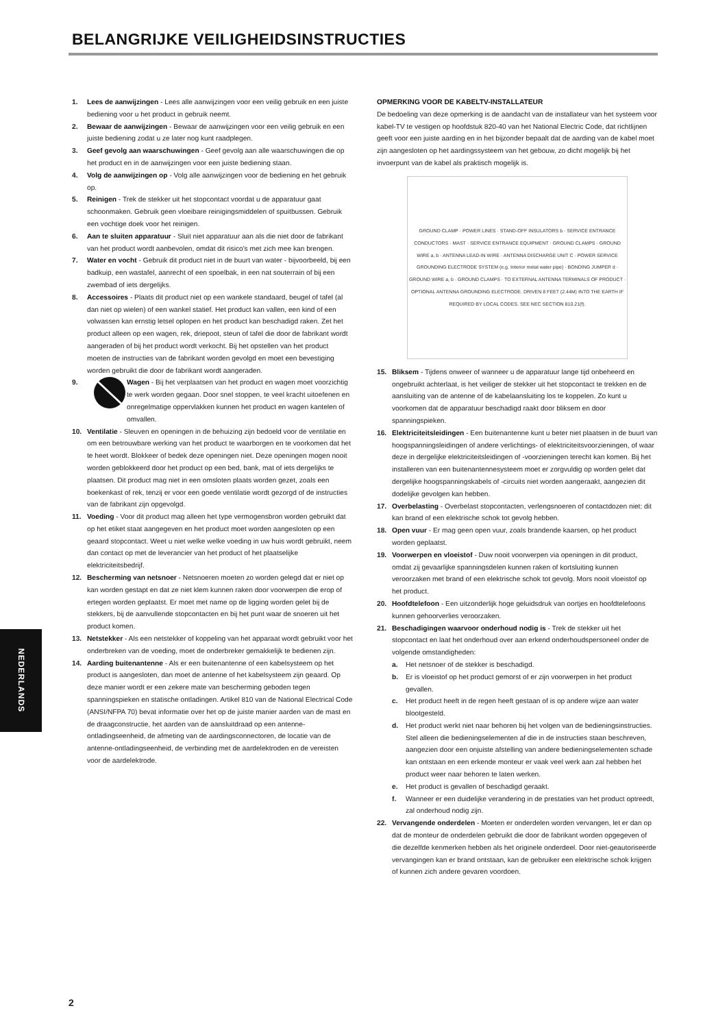BELANGRIJKE VEILIGHEIDSINSTRUCTIES
1. Lees de aanwijzingen - Lees alle aanwijzingen voor een veilig gebruik en een juiste bediening voor u het product in gebruik neemt.
2. Bewaar de aanwijzingen - Bewaar de aanwijzingen voor een veilig gebruik en een juiste bediening zodat u ze later nog kunt raadplegen.
3. Geef gevolg aan waarschuwingen - Geef gevolg aan alle waarschuwingen die op het product en in de aanwijzingen voor een juiste bediening staan.
4. Volg de aanwijzingen op - Volg alle aanwijzingen voor de bediening en het gebruik op.
5. Reinigen - Trek de stekker uit het stopcontact voordat u de apparatuur gaat schoonmaken. Gebruik geen vloeibare reinigingsmiddelen of spuitbussen. Gebruik een vochtige doek voor het reinigen.
6. Aan te sluiten apparatuur - Sluit niet apparatuur aan als die niet door de fabrikant van het product wordt aanbevolen, omdat dit risico's met zich mee kan brengen.
7. Water en vocht - Gebruik dit product niet in de buurt van water - bijvoorbeeld, bij een badkuip, een wastafel, aanrecht of een spoelbak, in een nat souterrain of bij een zwembad of iets dergelijks.
8. Accessoires - Plaats dit product niet op een wankele standaard, beugel of tafel (al dan niet op wielen) of een wankel statief. Het product kan vallen, een kind of een volwassen kan ernstig letsel oplopen en het product kan beschadigd raken. Zet het product alleen op een wagen, rek, driepoot, steun of tafel die door de fabrikant wordt aangeraden of bij het product wordt verkocht. Bij het opstellen van het product moeten de instructies van de fabrikant worden gevolgd en moet een bevestiging worden gebruikt die door de fabrikant wordt aangeraden.
9. Wagen - Bij het verplaatsen van het product en wagen moet voorzichtig te werk worden gegaan. Door snel stoppen, te veel kracht uitoefenen en onregelmatige oppervlakken kunnen het product en wagen kantelen of omvallen.
10. Ventilatie - Sleuven en openingen in de behuizing zijn bedoeld voor de ventilatie en om een betrouwbare werking van het product te waarborgen en te voorkomen dat het te heet wordt. Blokkeer of bedek deze openingen niet. Deze openingen mogen nooit worden geblokkeerd door het product op een bed, bank, mat of iets dergelijks te plaatsen. Dit product mag niet in een omsloten plaats worden gezet, zoals een boekenkast of rek, tenzij er voor een goede ventilatie wordt gezorgd of de instructies van de fabrikant zijn opgevolgd.
11. Voeding - Voor dit product mag alleen het type vermogensbron worden gebruikt dat op het etiket staat aangegeven en het product moet worden aangesloten op een geaard stopcontact. Weet u niet welke welke voeding in uw huis wordt gebruikt, neem dan contact op met de leverancier van het product of het plaatselijke elektriciteitsbedrijf.
12. Bescherming van netsnoer - Netsnoeren moeten zo worden gelegd dat er niet op kan worden gestapt en dat ze niet klem kunnen raken door voorwerpen die erop of ertegen worden geplaatst. Er moet met name op de ligging worden gelet bij de stekkers, bij de aanvullende stopcontacten en bij het punt waar de snoeren uit het product komen.
13. Netstekker - Als een netstekker of koppeling van het apparaat wordt gebruikt voor het onderbreken van de voeding, moet de onderbreker gemakkelijk te bedienen zijn.
14. Aarding buitenantenne - Als er een buitenantenne of een kabelsysteem op het product is aangesloten, dan moet de antenne of het kabelsysteem zijn geaard. Op deze manier wordt er een zekere mate van bescherming geboden tegen spanningspieken en statische ontladingen. Artikel 810 van de National Electrical Code (ANSI/NFPA 70) bevat informatie over het op de juiste manier aarden van de mast en de draagconstructie, het aarden van de aansluitdraad op een antenne-ontladingseenheid, de afmeting van de aardingsconnectoren, de locatie van de antenne-ontladingseenheid, de verbinding met de aardelektroden en de vereisten voor de aardelektrode.
OPMERKING VOOR DE KABELTV-INSTALLATEUR
De bedoeling van deze opmerking is de aandacht van de installateur van het systeem voor kabel-TV te vestigen op hoofdstuk 820-40 van het National Electric Code, dat richtlijnen geeft voor een juiste aarding en in het bijzonder bepaalt dat de aarding van de kabel moet zijn aangesloten op het aardingssysteem van het gebouw, zo dicht mogelijk bij het invoerpunt van de kabel als praktisch mogelijk is.
GROUND CLAMP · POWER LINES · STAND-OFF INSULATORS b · SERVICE ENTRANCE CONDUCTORS · MAST · SERVICE ENTRANCE EQUIPMENT · GROUND CLAMPS · GROUND WIRE a, b · ANTENNA LEAD-IN WIRE · ANTENNA DISCHARGE UNIT C · POWER SERVICE GROUNDING ELECTRODE SYSTEM (e.g. Interior metal water pipe) · BONDING JUMPER d · GROUND WIRE a, b · GROUND CLAMPS · TO EXTERNAL ANTENNA TERMINALS OF PRODUCT · OPTIONAL ANTENNA GROUNDING ELECTRODE. DRIVEN 8 FEET (2.44M) INTO THE EARTH IF REQUIRED BY LOCAL CODES. SEE NEC SECTION 810.21(f).
15. Bliksem - Tijdens onweer of wanneer u de apparatuur lange tijd onbeheerd en ongebruikt achterlaat, is het veiliger de stekker uit het stopcontact te trekken en de aansluiting van de antenne of de kabelaansluiting los te koppelen. Zo kunt u voorkomen dat de apparatuur beschadigd raakt door bliksem en door spanningspieken.
16. Elektriciteitsleidingen - Een buitenantenne kunt u beter niet plaatsen in de buurt van hoogspanningsleidingen of andere verlichtings- of elektriciteitsvoorzieningen, of waar deze in dergelijke elektriciteitsleidingen of -voorzieningen terecht kan komen. Bij het installeren van een buitenantennesysteem moet er zorgvuldig op worden gelet dat dergelijke hoogspanningskabels of -circuits niet worden aangeraakt, aangezien dit dodelijke gevolgen kan hebben.
17. Overbelasting - Overbelast stopcontacten, verlengsnoeren of contactdozen niet: dit kan brand of een elektrische schok tot gevolg hebben.
18. Open vuur - Er mag geen open vuur, zoals brandende kaarsen, op het product worden geplaatst.
19. Voorwerpen en vloeistof - Duw nooit voorwerpen via openingen in dit product, omdat zij gevaarlijke spanningsdelen kunnen raken of kortsluiting kunnen veroorzaken met brand of een elektrische schok tot gevolg. Mors nooit vloeistof op het product.
20. Hoofdtelefoon - Een uitzonderlijk hoge geluidsdruk van oortjes en hoofdtelefoons kunnen gehoorverlies veroorzaken.
21. Beschadigingen waarvoor onderhoud nodig is - Trek de stekker uit het stopcontact en laat het onderhoud over aan erkend onderhoudspersoneel onder de volgende omstandigheden:
a. Het netsnoer of de stekker is beschadigd.
b. Er is vloeistof op het product gemorst of er zijn voorwerpen in het product gevallen.
c. Het product heeft in de regen heeft gestaan of is op andere wijze aan water blootgesteld.
d. Het product werkt niet naar behoren bij het volgen van de bedieningsinstructies. Stel alleen die bedieningselementen af die in de instructies staan beschreven, aangezien door een onjuiste afstelling van andere bedieningselementen schade kan ontstaan en een erkende monteur er vaak veel werk aan zal hebben het product weer naar behoren te laten werken.
e. Het product is gevallen of beschadigd geraakt.
f. Wanneer er een duidelijke verandering in de prestaties van het product optreedt, zal onderhoud nodig zijn.
22. Vervangende onderdelen - Moeten er onderdelen worden vervangen, let er dan op dat de monteur de onderdelen gebruikt die door de fabrikant worden opgegeven of die dezelfde kenmerken hebben als het originele onderdeel. Door niet-geautoriseerde vervangingen kan er brand ontstaan, kan de gebruiker een elektrische schok krijgen of kunnen zich andere gevaren voordoen.
NEDERLANDS
2